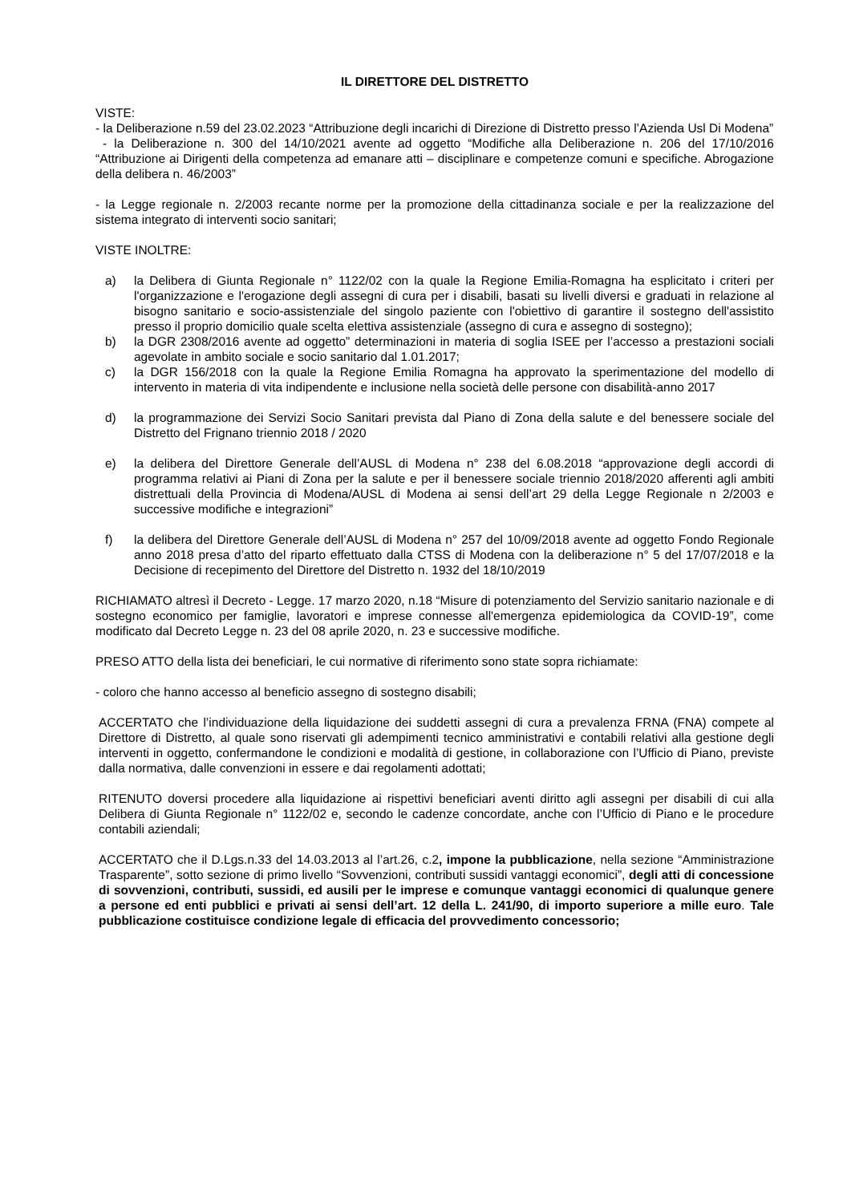IL DIRETTORE DEL DISTRETTO
VISTE:
- la Deliberazione n.59 del 23.02.2023 “Attribuzione degli incarichi di Direzione di Distretto presso l’Azienda Usl Di Modena”
- la Deliberazione n. 300 del 14/10/2021 avente ad oggetto “Modifiche alla Deliberazione n. 206 del 17/10/2016 “Attribuzione ai Dirigenti della competenza ad emanare atti – disciplinare e competenze comuni e specifiche. Abrogazione della delibera n. 46/2003”
- la Legge regionale n. 2/2003 recante norme per la promozione della cittadinanza sociale e per la realizzazione del sistema integrato di interventi socio sanitari;
VISTE INOLTRE:
a) la Delibera di Giunta Regionale n° 1122/02 con la quale la Regione Emilia-Romagna ha esplicitato i criteri per l'organizzazione e l'erogazione degli assegni di cura per i disabili, basati su livelli diversi e graduati in relazione al bisogno sanitario e socio-assistenziale del singolo paziente con l'obiettivo di garantire il sostegno dell'assistito presso il proprio domicilio quale scelta elettiva assistenziale (assegno di cura e assegno di sostegno);
b) la DGR 2308/2016 avente ad oggetto” determinazioni in materia di soglia ISEE per l’accesso a prestazioni sociali agevolate in ambito sociale e socio sanitario dal 1.01.2017;
c) la DGR 156/2018 con la quale la Regione Emilia Romagna ha approvato la sperimentazione del modello di intervento in materia di vita indipendente e inclusione nella società delle persone con disabilità-anno 2017
d) la programmazione dei Servizi Socio Sanitari prevista dal Piano di Zona della salute e del benessere sociale del Distretto del Frignano triennio 2018 / 2020
e) la delibera del Direttore Generale dell’AUSL di Modena n° 238 del 6.08.2018 “approvazione degli accordi di programma relativi ai Piani di Zona per la salute e per il benessere sociale triennio 2018/2020 afferenti agli ambiti distrettuali della Provincia di Modena/AUSL di Modena ai sensi dell’art 29 della Legge Regionale n 2/2003 e successive modifiche e integrazioni”
f) la delibera del Direttore Generale dell’AUSL di Modena n° 257 del 10/09/2018 avente ad oggetto Fondo Regionale anno 2018 presa d’atto del riparto effettuato dalla CTSS di Modena con la deliberazione n° 5 del 17/07/2018 e la Decisione di recepimento del Direttore del Distretto n. 1932 del 18/10/2019
RICHIAMATO altresì il Decreto - Legge. 17 marzo 2020, n.18 “Misure di potenziamento del Servizio sanitario nazionale e di sostegno economico per famiglie, lavoratori e imprese connesse all'emergenza epidemiologica da COVID-19”, come modificato dal Decreto Legge n. 23 del 08 aprile 2020, n. 23 e successive modifiche.
PRESO ATTO della lista dei beneficiari, le cui normative di riferimento sono state sopra richiamate:
- coloro che hanno accesso al beneficio assegno di sostegno disabili;
ACCERTATO che l’individuazione della liquidazione dei suddetti assegni di cura a prevalenza FRNA (FNA) compete al Direttore di Distretto, al quale sono riservati gli adempimenti tecnico amministrativi e contabili relativi alla gestione degli interventi in oggetto, confermandone le condizioni e modalità di gestione, in collaborazione con l’Ufficio di Piano, previste dalla normativa, dalle convenzioni in essere e dai regolamenti adottati;
RITENUTO doversi procedere alla liquidazione ai rispettivi beneficiari aventi diritto agli assegni per disabili di cui alla Delibera di Giunta Regionale n° 1122/02 e, secondo le cadenze concordate, anche con l’Ufficio di Piano e le procedure contabili aziendali;
ACCERTATO che il D.Lgs.n.33 del 14.03.2013 al l’art.26, c.2, impone la pubblicazione, nella sezione “Amministrazione Trasparente”, sotto sezione di primo livello “Sovvenzioni, contributi sussidi vantaggi economici”, degli atti di concessione di sovvenzioni, contributi, sussidi, ed ausili per le imprese e comunque vantaggi economici di qualunque genere a persone ed enti pubblici e privati ai sensi dell’art. 12 della L. 241/90, di importo superiore a mille euro. Tale pubblicazione costituisce condizione legale di efficacia del provvedimento concessorio;